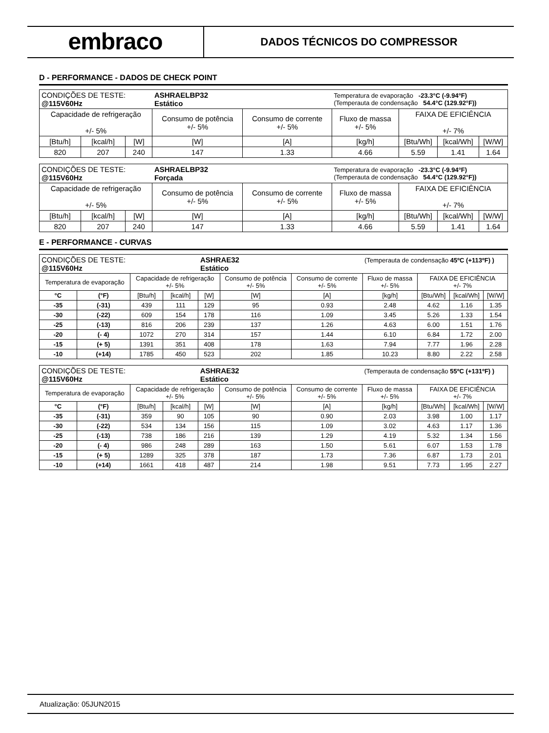embraco
DADOS TÉCNICOS DO COMPRESSOR
D - PERFORMANCE - DADOS DE CHECK POINT
| CONDIÇÕES DE TESTE: @115V60Hz | | | ASHRAELBP32 Estático | | Temperatura de evaporação -23.3°C (-9.94°F) (Temperauta de condensação 54.4°C (129.92°F)) | | | |
| Capacidade de refrigeração +/- 5% | | | Consumo de potência +/- 5% | Consumo de corrente +/- 5% | Fluxo de massa +/- 5% | FAIXA DE EFICIÊNCIA +/- 7% | | |
| [Btu/h] | [kcal/h] | [W] | [W] | [A] | [kg/h] | [Btu/Wh] | [kcal/Wh] | [W/W] |
| 820 | 207 | 240 | 147 | 1.33 | 4.66 | 5.59 | 1.41 | 1.64 |
| CONDIÇÕES DE TESTE: @115V60Hz | | | ASHRAELBP32 Forçada | | Temperatura de evaporação -23.3°C (-9.94°F) (Temperauta de condensação 54.4°C (129.92°F)) | | | |
| Capacidade de refrigeração +/- 5% | | | Consumo de potência +/- 5% | Consumo de corrente +/- 5% | Fluxo de massa +/- 5% | FAIXA DE EFICIÊNCIA +/- 7% | | |
| [Btu/h] | [kcal/h] | [W] | [W] | [A] | [kg/h] | [Btu/Wh] | [kcal/Wh] | [W/W] |
| 820 | 207 | 240 | 147 | 1.33 | 4.66 | 5.59 | 1.41 | 1.64 |
E - PERFORMANCE - CURVAS
| CONDIÇÕES DE TESTE: @115V60Hz | | | | ASHRAE32 Estático | | | (Temperauta de condensação 45ºC (+113ºF) ) | | | |
| Temperatura de evaporação | | Capacidade de refrigeração +/- 5% | | | Consumo de potência +/- 5% | Consumo de corrente +/- 5% | Fluxo de massa +/- 5% | FAIXA DE EFICIÊNCIA +/- 7% | | |
| °C | (°F) | [Btu/h] | [kcal/h] | [W] | [W] | [A] | [kg/h] | [Btu/Wh] | [kcal/Wh] | [W/W] |
| -35 | (-31) | 439 | 111 | 129 | 95 | 0.93 | 2.48 | 4.62 | 1.16 | 1.35 |
| -30 | (-22) | 609 | 154 | 178 | 116 | 1.09 | 3.45 | 5.26 | 1.33 | 1.54 |
| -25 | (-13) | 816 | 206 | 239 | 137 | 1.26 | 4.63 | 6.00 | 1.51 | 1.76 |
| -20 | (- 4) | 1072 | 270 | 314 | 157 | 1.44 | 6.10 | 6.84 | 1.72 | 2.00 |
| -15 | (+ 5) | 1391 | 351 | 408 | 178 | 1.63 | 7.94 | 7.77 | 1.96 | 2.28 |
| -10 | (+14) | 1785 | 450 | 523 | 202 | 1.85 | 10.23 | 8.80 | 2.22 | 2.58 |
| CONDIÇÕES DE TESTE: @115V60Hz | | | | ASHRAE32 Estático | | | (Temperauta de condensação 55ºC (+131ºF) ) | | | |
| Temperatura de evaporação | | Capacidade de refrigeração +/- 5% | | | Consumo de potência +/- 5% | Consumo de corrente +/- 5% | Fluxo de massa +/- 5% | FAIXA DE EFICIÊNCIA +/- 7% | | |
| °C | (°F) | [Btu/h] | [kcal/h] | [W] | [W] | [A] | [kg/h] | [Btu/Wh] | [kcal/Wh] | [W/W] |
| -35 | (-31) | 359 | 90 | 105 | 90 | 0.90 | 2.03 | 3.98 | 1.00 | 1.17 |
| -30 | (-22) | 534 | 134 | 156 | 115 | 1.09 | 3.02 | 4.63 | 1.17 | 1.36 |
| -25 | (-13) | 738 | 186 | 216 | 139 | 1.29 | 4.19 | 5.32 | 1.34 | 1.56 |
| -20 | (- 4) | 986 | 248 | 289 | 163 | 1.50 | 5.61 | 6.07 | 1.53 | 1.78 |
| -15 | (+ 5) | 1289 | 325 | 378 | 187 | 1.73 | 7.36 | 6.87 | 1.73 | 2.01 |
| -10 | (+14) | 1661 | 418 | 487 | 214 | 1.98 | 9.51 | 7.73 | 1.95 | 2.27 |
Atualização: 05JUN2015